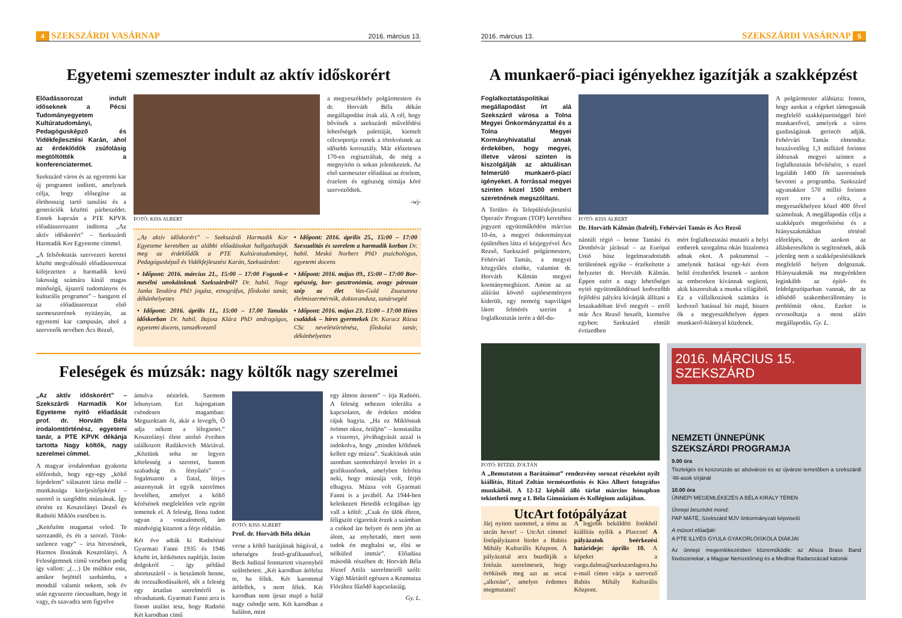4 SZEKSZÁRDI VASÁRNAP 2016. március 13.
Egyetemi szemeszter indult az aktív időskorért
Előadássorozat indult időseknek a Pécsi Tudományegyetem Kultúratudományi, Pedagógusképző és Vidékfejlesztési Karán, ahol az érdeklődők zsúfolásig megtöltötték a konferenciatermet.
Szekszárd város és az egyetemi kar új programot indított, amelynek célja, hogy elősegítse az élethosszig tartó tanulást és a generációk közötti párbeszédet. Ennek kapcsán a PTE KPVK előadássorozatot indította „Az aktív időskorért” – Szekszárdi Harmadik Kor Egyeteme címmel.
„A felsőoktatás szervezeti keretei között megvalósuló előadássorozat kifejezetten a harmadik korú lakosság számára kínál magas minőségű, újszerű tudományos és kulturális programot” – hangzott el az előadássorozat első szemeszterének nyitányán, az egyetemi kar campusán, ahol a szervezők nevében Ács Rezső,
FOTÓ: KISS ALBERT
a megyeszékhely polgármestere és dr. Horváth Béla dékán megállapodást írtak alá. A cél, hogy bővítsék a szekszárdi művelődési lehetőségek palettáját, kiemelt célcsoportja ennek a törekvésnek az idősebb korosztály. Már előzetesen 170-en regisztráltak, de még a megnyitón is sokan jelentkeztek. Az első szemeszter előadásai az értelem, érzelem és egészség témája köré szerveződtek.
-wj-
„Az aktív időskorért” – Szekszárdi Harmadik Kor Egyeteme keretében az alábbi előadásokat hallgathatják meg az érdeklődők a PTE Kultúratudományi, Pedagógusképző és Vidékfejlesztési Karán, Szekszárdon:
• Időpont: 2016. március 21., 15:00 – 17:00 Fogunk-e mesélni unokáinknak Szekszárdról? Dr. habil. Nagy Janka Teodóra PhD jogász, etnográfus, főiskolai tanár, dékánhelyettes
• Időpont: 2016. április 11., 15:00 – 17.00 Tanulás időskorban Dr. habil. Bajusz Klára PhD andragógus, egyetemi docens, tanszékvezető
• Időpont: 2016. április 25., 15:00 – 17:00 Szexualitás és szerelem a harmadik korban Dr. habil. Meskó Norbert PhD pszichológus, egyetemi docens
• Időpont: 2016. május 09., 15:00 – 17:00 Bor- egészség, bor- gasztronómia, avagy párosan szép az élet Vas-Guld Zsuzsanna élelmiszermérnök, doktorandusz, tanársegéd
• Időpont: 2016. május 23. 15:00 – 17:00 Híres családok – híres gyermekek Dr. Kurucz Rózsa CSc neveléstörténész, főiskolai tanár, dékánhelyettes
Feleségek és múzsák: nagy költők nagy szerelmei
„Az aktív időskorért” – Szekszárdi Harmadik Kor Egyeteme nyitó előadását prof. dr. Horváth Béla irodalomtörténész, egyetemi tanár, a PTE KPVK dékánja tartotta Nagy költők, nagy szerelmei címmel.
A magyar irodalomban gyakorta előfordult, hogy egy-egy „költő fejedelem” választott társa mellé – munkássága kiteljesítőjeként – szerető is szegődött múzsának. Így történt ez Kosztolányi Dezső és Radnóti Miklós esetében is.
„Kettőzöm magamat veled. Te szorzandó, és én a szorzó. Titok-szelence vagy” – írta hitvesének, Harmos Ilonának Kosztolányi. A Feleségemnek című versében pedig így vallott: „(…) De múltkor este, amikor bejöttél szobámba, s mondtál valamit nekem, sok év után egyszerre ráocsudtam, hogy itt vagy, és szavadra sem figyelve
ámulva néztelek. Szemem lehunytam. Ezt hajtogattam csöndesen magamban: Megszoktam őt, akár a levegőt, Ő adja nékem a lélegzetet.” Kosztolányi élete utolsó éveiben találkozott Radákovich Máriával. „Köztünk soha ne legyen kötelesség a szeretet, hanem szabadság és fényűzés” – fogalmazott a fiatal, férjes asszonynak írt egyik szerelmes levelében, amelyet a költő kérésének megfelelően vele együtt temettek el. A feleség, Ilona tudott ugyan a vonzalomról, ám mindvégig kitartott a férje oldalán.
Két éve adták ki Radnótiné Gyarmati Fanni 1935 és 1946 között írt, kétkötetes naplóját. Intim dolgokról – így például abortuszáról – is beszámolt benne, de torzsalkodásaikról, sőt a feleség egy ártatlan szerelméről is olvashatunk. Gyarmati Fanni arra is finom utalást tesz, hogy Radnóti Két karodban című
FOTÓ: KISS ALBERT
Prof. dr. Horváth Béla dékán
verse a költő barátjának húgával, a tehetséges festő-grafikusnővel, Beck Judittal fenntartott viszonyból születhetett. „Két karodban átölelsz te, ha félek. Két karommal átölellek, s nem félek. Két karodban nem ijeszt majd a halál nagy csöndje sem. Két karodban a halálon, mint
egy álmon átesem” – írja Radnóti. A feleség nehezen tolerálta a kapcsolatot, de érdekes módon rájuk hagyta. „Ha ez Miklósnak örömet okoz, örüljön” – konstatálta a viszonyt, jóváhagyását azzal is indokolva, hogy „minden költőnek kellett egy múzsa”. Szakításuk után azonban szemrehányó levelet írt a grafikusnőnek, amelyben felrótta neki, hogy múzsája volt, férjét elhagyta. Múzsa volt Gyarmati Fanni is a javából. Az 1944-ben keletkezett Hetedik eclogában így vall a költő: „Csak én ülök ébren, féligszítt cigarettát érzek a számban a csókod íze helyett és nem jön az álom, az enyhetadó, mert nem tudok én meghalni se, élni se nélküled immár”. Előadása második részében dr. Horváth Béla József Attila szerelmeiről szólt: Vágó Mártától egészen a Kozmutza Flórához fűződő kapcsolatáig.
Gy. L.
2016. március 13. SZEKSZÁRDI VASÁRNAP 5
A munkaerő-piaci igényekhez igazítják a szakképzést
Foglalkoztatáspolitikai megállapodást írt alá Szekszárd városa a Tolna Megyei Önkormányzattal és a Tolna Megyei Kormányhivatallal annak érdekében, hogy megyei, illetve városi szinten is kiszolgálják az aktuálisan felmerülő munkaerő-piaci igényeket. A forrással megyei szinten közel 1500 embert szeretnének megszólítani.
A Terület- és Településfejlesztési Operatív Program (TOP) keretében jegyzett együttműködést március 10-én, a megyei önkormányzat épületében látta el kézjegyével Ács Rezső, Szekszárd polgármestere, Fehérvári Tamás, a megyei közgyűlés elnöke, valamint dr. Horváth Kálmán megyei kormánymegbízott. Amint az az aláírást követő sajtóeseményen kiderült, egy nemrég napvilágot látott felmérés szerint a foglalkoztatás terén a dél-du-
FOTÓ: KISS ALBERT
Dr. Horváth Kálmán (balról), Fehérvári Tamás és Ács Rezső
nántúli régió – benne Tamási és Dombóvár járással – az Európai Unió húsz legelmaradottabb területének egyike – érzékeltette a helyzetet dr. Horváth Kálmán. Éppen ezért a nagy lehetőséget nyitó együttműködéssel kedvezőbb fejlődési pályára kívánják állítani a leszakadóban lévő megyét – erről már Ács Rezső beszélt, kiemelve egyben: Szekszárd elmúlt évtizedben
mért foglalkoztatási mutatói a helyi emberek szorgalma okán bizalomra adnak okot. A paktummal – amelynek hatásai egy-két éven belül érezhetőek lesznek – azokon az embereken kívánnak segíteni, akik kiszorultak a munka világából. Ez a vállalkozások számára is kedvező hatással bír majd, hiszen ők a megyeszékhelyen éppen munkaerő-hiánnyal küzdenek.
A polgármester aláhúzta: fontos, hogy azokat a cégeket támogassák megfelelő szakképzettséggel bíró munkaerővel, amelyek a város gazdaságának gerincét adják. Fehérvári Tamás elmondta: hozzávetőleg 1,3 milliárd forintot áldoznak megyei szinten a foglalkoztatás bővítésére, s ezzel legalább 1400 főt szeretnének bevonni a programba. Szekszárd ugyanakkor 570 millió forintot nyert erre a célra, a megyeszékhelyen közel 400 fővel számolnak. A megállapodás célja a szakképzés megerősítése és a hiányszakmákban történő előrelépés, de azokon az álláskeresőkön is segítenének, akik jelenleg nem a szakképesítésüknek megfelelő helyen dolgoznak. Hiányszakmák ma megyénkben leginkább az építő- és feldolgozóiparban vannak, de az idősödő szakemberállomány is problémát okoz. Ezeket is orvosolhatja a most aláírt megállapodás. Gy. L.
FOTÓ: RITZEL ZOLTÁN
A „Bemutatom a Barátaimat” rendezvény sorozat részeként nyílt kiállítás, Ritzel Zoltán természetfotós és Kiss Albert fotográfus munkáiból. A 12-12 képből álló tárlat március hónapban tekinthető meg a I. Béla Gimnázium és Kollégium aulájában.
UtcArt fotópályázat
Járj nyitott szemmel, a téma az utcán hever! – UtcArt címmel fotópályázatot hirdet a Babits Mihály Kulturális Központ. A pályázattal arra buzdítják a fotózás szerelmeseit, hogy örökítsék meg azt az utcai „alkotást”, amelyet érdemes megmutatni!
A legjobb beküldött fotókból kiállítás nyílik a Placcon! A pályázatok beérkezési határideje: április 10. A képeket a varga.dalma@szekszardagora.hu e-mail címre várja a szervező Babits Mihály Kulturális Központ.
2016. MÁRCIUS 15.
SZEKSZÁRD
NEMZETI ÜNNEPÜNK
SZEKSZÁRDI PROGRAMJA
9.00 óra
Tisztelgés és koszorúzás az alsóvárosi és az újvárosi temetőben a szekszárdi '48-asok sírjánál
10.00 óra
ÜNNEPI MEGEMLÉKEZÉS A BÉLA KIRÁLY TÉREN
Ünnepi beszédet mond:
PAP MÁTÉ, Szekszárd MJV önkormányzati képviselő
A műsort előadják:
A PTE ILLYÉS GYULA GYAKORLÓISKOLA DIÁKJAI
Az ünnepi megemlékezésben közreműködik: az Alisca Brass Band fúvószenekar, a Magyar Nemzetőrség és a Medinai Radarszázad katonái